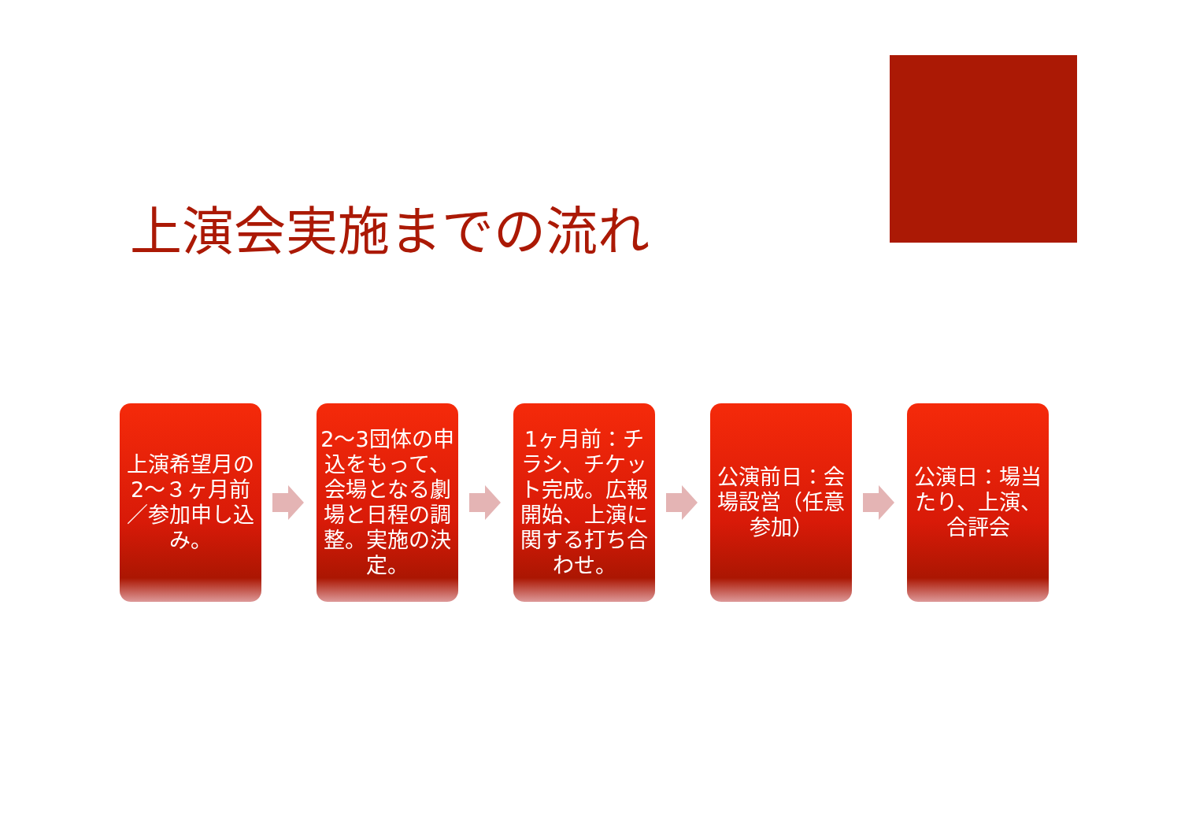上演会実施までの流れ
上演希望月の2～３ヶ月前／参加申し込み。
2～3団体の申込をもって、会場となる劇場と日程の調整。実施の決定。
1ヶ月前：チラシ、チケット完成。広報開始、上演に関する打ち合わせ。
公演前日：会場設営（任意参加）
公演日：場当たり、上演、合評会